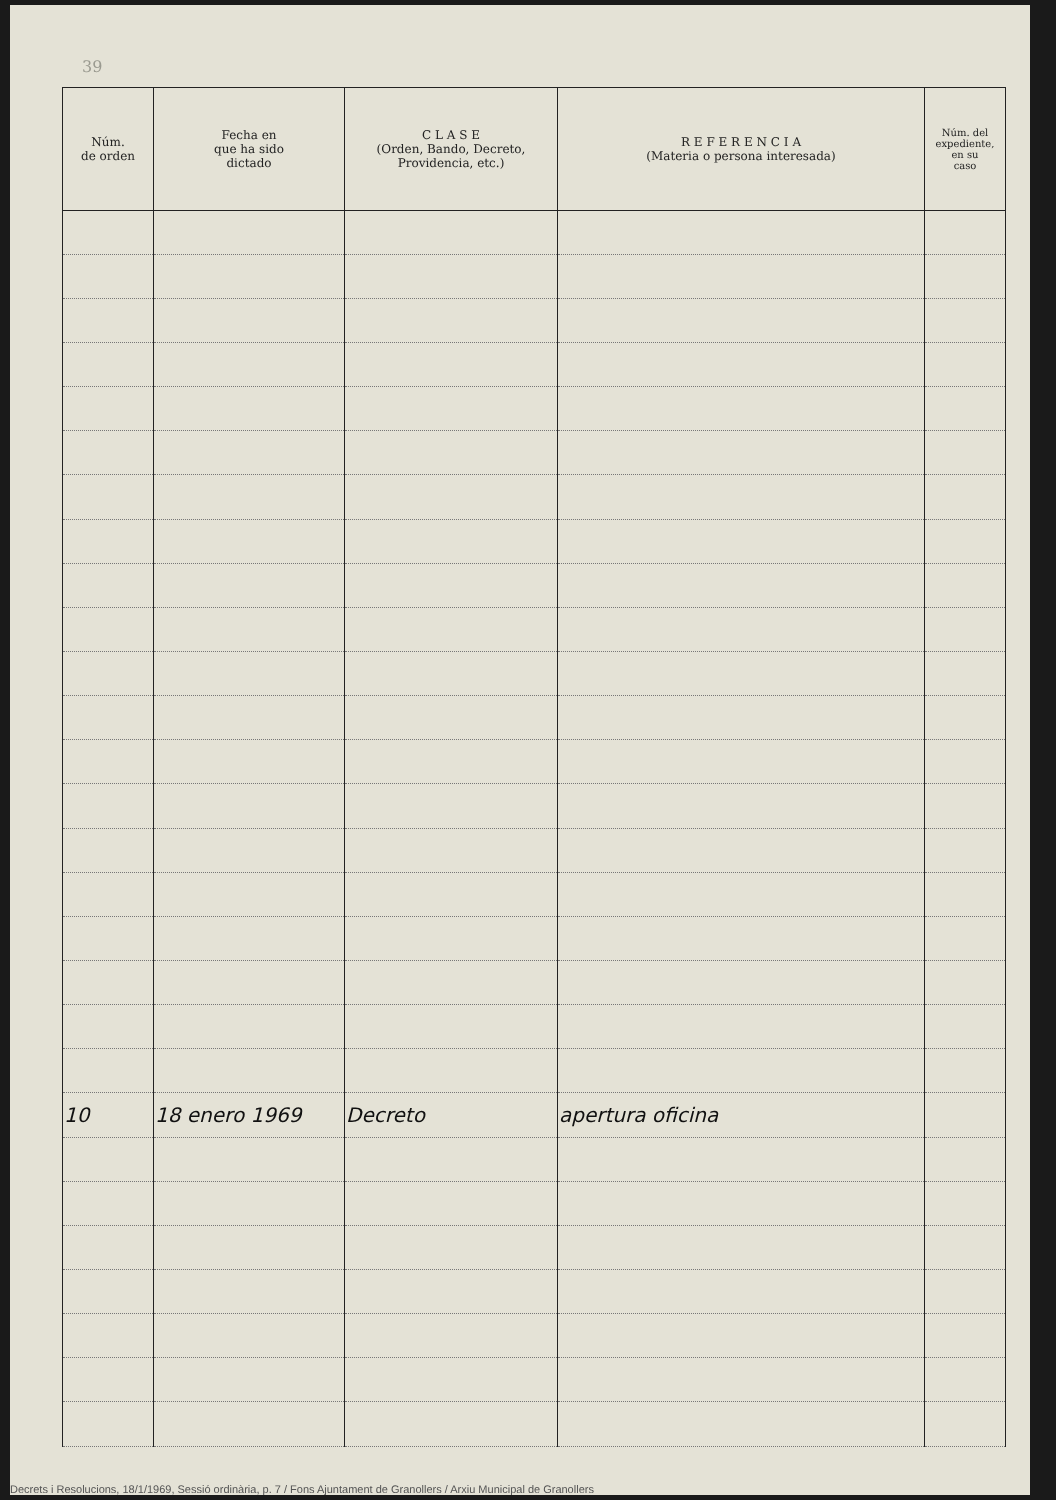39
| Núm. de orden | Fecha en que ha sido dictado | C L A S E (Orden, Bando, Decreto, Providencia, etc.) | R E F E R E N C I A (Materia o persona interesada) | Núm. del expediente, en su caso |
| --- | --- | --- | --- | --- |
| 10 | 18 enero 1969 | Decreto | apertura oficina | |
Decrets i Resolucions, 18/1/1969, Sessió ordinària, p. 7 / Fons Ajuntament de Granollers / Arxiu Municipal de Granollers